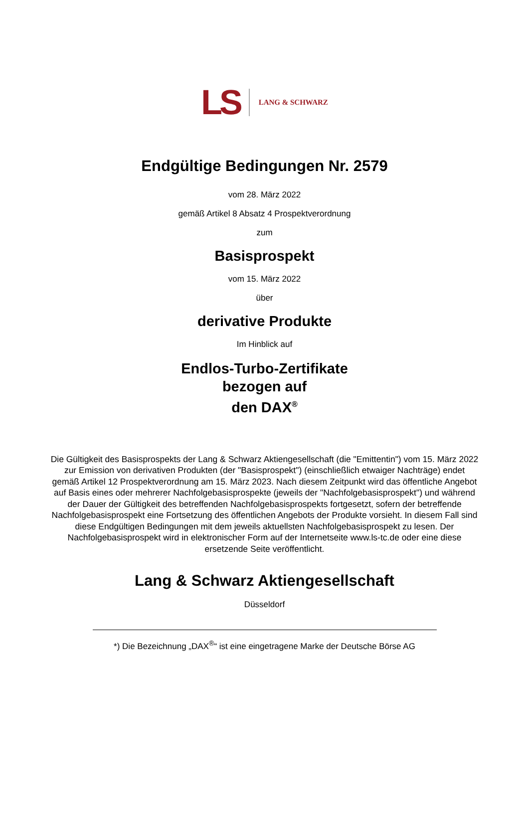LS LANG & SCHWARZ
Endgültige Bedingungen Nr. 2579
vom 28. März 2022
gemäß Artikel 8 Absatz 4 Prospektverordnung
zum
Basisprospekt
vom 15. März 2022
über
derivative Produkte
Im Hinblick auf
Endlos-Turbo-Zertifikate
bezogen auf
den DAX<sup>®</sup>
Die Gültigkeit des Basisprospekts der Lang & Schwarz Aktiengesellschaft (die "Emittentin") vom 15. März 2022 zur Emission von derivativen Produkten (der "Basisprospekt") (einschließlich etwaiger Nachträge) endet gemäß Artikel 12 Prospektverordnung am 15. März 2023. Nach diesem Zeitpunkt wird das öffentliche Angebot auf Basis eines oder mehrerer Nachfolgebasisprospekte (jeweils der "Nachfolgebasisprospekt") und während der Dauer der Gültigkeit des betreffenden Nachfolgebasisprospekts fortgesetzt, sofern der betreffende Nachfolgebasisprospekt eine Fortsetzung des öffentlichen Angebots der Produkte vorsieht. In diesem Fall sind diese Endgültigen Bedingungen mit dem jeweils aktuellsten Nachfolgebasisprospekt zu lesen. Der Nachfolgebasisprospekt wird in elektronischer Form auf der Internetseite www.ls-tc.de oder eine diese ersetzende Seite veröffentlicht.
Lang & Schwarz Aktiengesellschaft
Düsseldorf
*) Die Bezeichnung „DAX<sup>®</sup>“ ist eine eingetragene Marke der Deutsche Börse AG